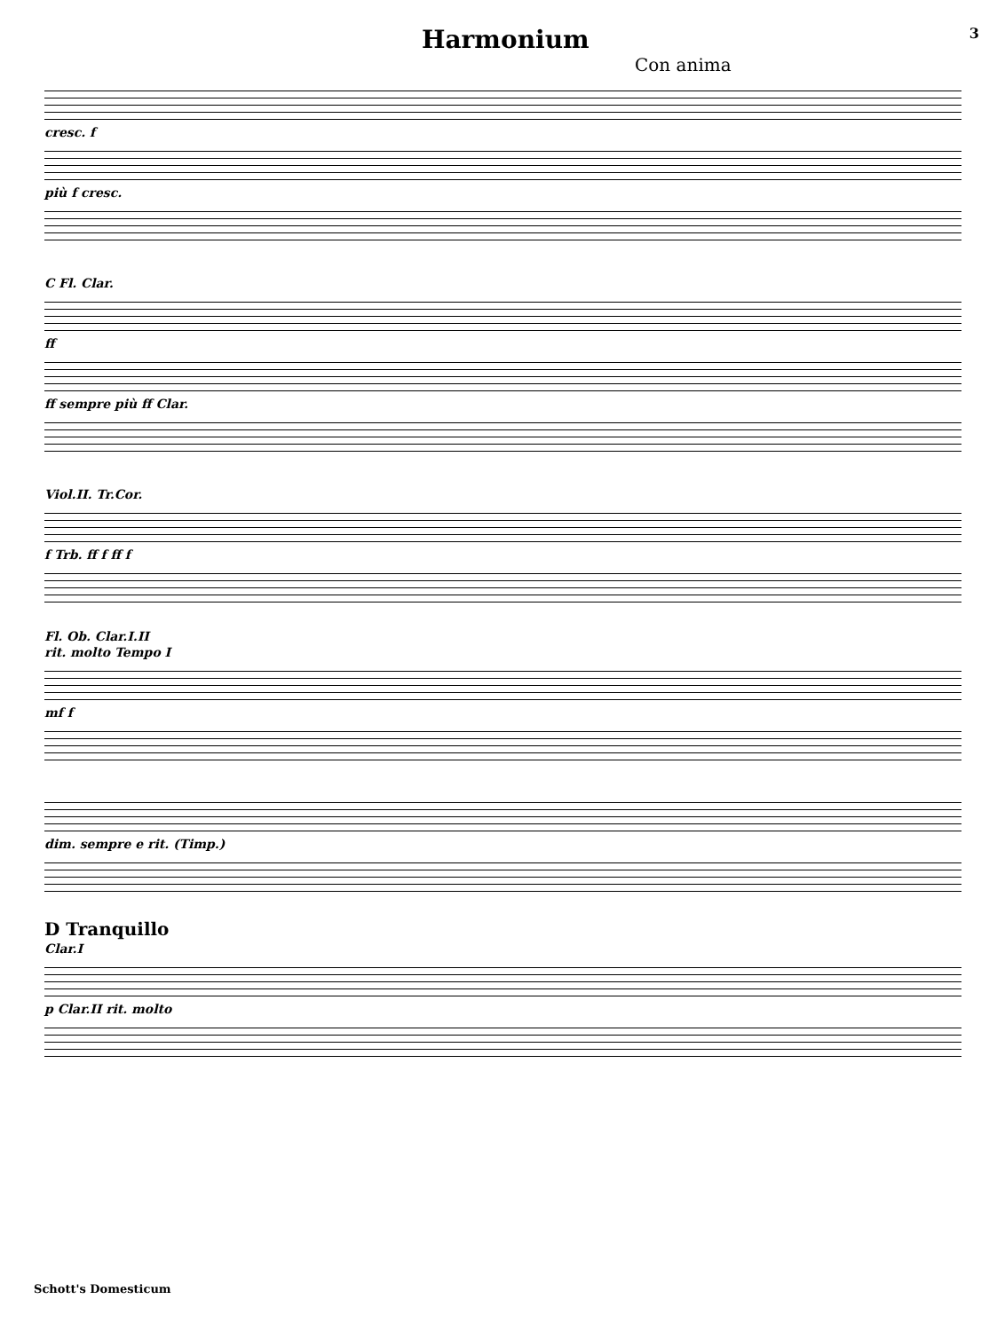Harmonium 3
Con anima
cresc. f
più f cresc.
C Fl. Clar.
ff
ff sempre più ff Clar.
Viol.II. Tr.Cor.
f Trb. ff f ff f
Fl. Ob. Clar.I.II
rit. molto Tempo I
mf f
dim. sempre e rit. (Timp.)
D Tranquillo
Clar.I
p Clar.II rit. molto
Schott's Domesticum